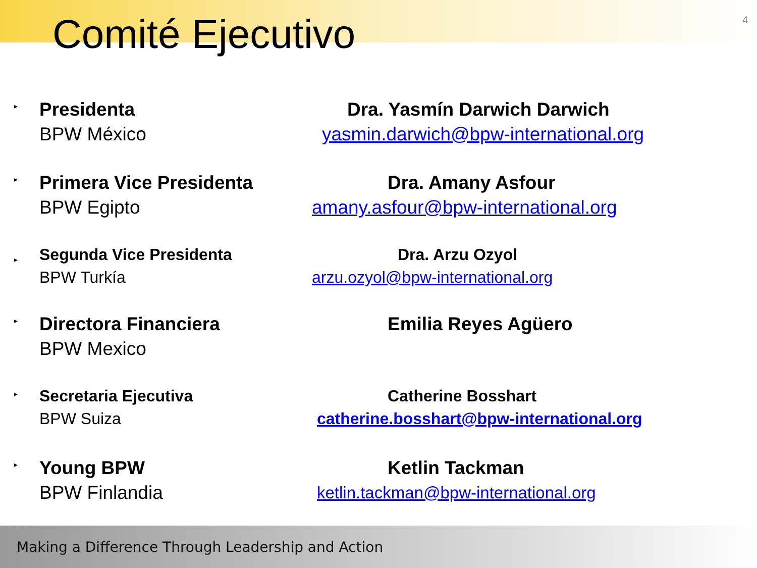Comité Ejecutivo
4
▸
Presidenta
BPW México
Dra. Yasmín Darwich Darwich
yasmin.darwich@bpw-international.org
▸
Primera Vice Presidenta
BPW Egipto
Dra. Amany Asfour
amany.asfour@bpw-international.org
▸
Segunda Vice Presidenta
BPW Turkía
Dra. Arzu Ozyol
arzu.ozyol@bpw-international.org
▸
Directora Financiera
BPW Mexico
Emilia Reyes Agüero
▸
Secretaria Ejecutiva
BPW Suiza
Catherine Bosshart
catherine.bosshart@bpw-international.org
▸
Young BPW
BPW Finlandia
Ketlin Tackman
ketlin.tackman@bpw-international.org
Making a Difference Through Leadership and Action